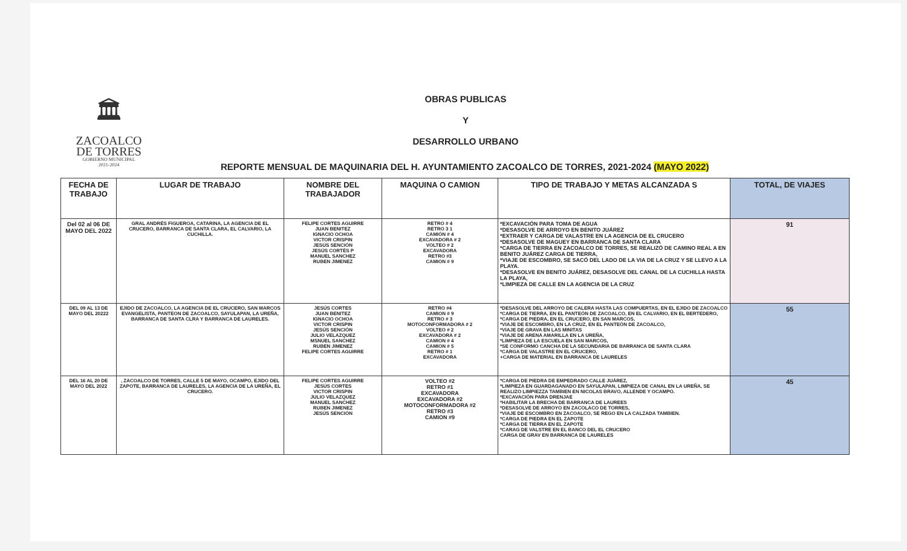🏛
ZACOALCO
DE TORRES
GOBIERNO MUNICIPAL
2021-2024
OBRAS PUBLICAS
Y
DESARROLLO URBANO
REPORTE MENSUAL DE MAQUINARIA DEL H. AYUNTAMIENTO ZACOALCO DE TORRES, 2021-2024 (MAYO 2022)
| FECHA DE TRABAJO | LUGAR DE TRABAJO | NOMBRE DEL TRABAJADOR | MAQUINA O CAMION | TIPO DE TRABAJO Y METAS ALCANZADA S | TOTAL, DE VIAJES |
| --- | --- | --- | --- | --- | --- |
| Del 02 al 06 DE MAYO DEL 2022 | GRAL ANDRÉS FIGUEROA, CATARINA, LA AGENCIA DE EL CRUCERO, BARRANCA DE SANTA CLARA, EL CALVARIO, LA CUCHILLA. | FELIPE CORTES AGUIRRE JUAN BENITEZ IGNACIO OCHOA VICTOR CRISPIN JESÚS SENCIÓN JESÚS CORTÉS P MANUEL SANCHEZ RUBEN JIMENEZ | RETRO # 4 RETRO 3 1 CAMIÓN # 4 EXCAVADORA # 2 VOLTEO # 2 EXCAVADORA RETRO #3 CAMION # 9 | *EXCAVACIÓN PARA TOMA DE AGUA *DESASOLVE DE ARROYO EN BENITO JUÁREZ *EXTRAER Y CARGA DE VALASTRE EN LA AGENCIA DE EL CRUCERO *DESASOLVE DE MAGUEY EN BARRANCA DE SANTA CLARA *CARGA DE TIERRA EN ZACOALCO DE TORRES, SE REALIZÓ DE CAMINO REAL A EN BENITO JUÁREZ CARGA DE TIERRA, *VIAJE DE ESCOMBRO, SE SACÓ DEL LADO DE LA VIA DE LA CRUZ Y SE LLEVO A LA PLAYA. *DESASOLVE EN BENITO JUÁREZ, DESASOLVE DEL CANAL DE LA CUCHILLA HASTA LA PLAYA, *LIMPIEZA DE CALLE EN LA AGENCIA DE LA CRUZ | 91 |
| DEL 09 AL 13 DE MAYO DEL 20222 | EJIDO DE ZACOALCO, LA AGENCIA DE EL CRUCERO, SAN MARCOS EVANGELISTA, PANTEON DE ZACOALCO, SAYULAPAN, LA UREÑA, BARRANCA DE SANTA CLRA Y BARRANCA DE LAURELES. | JESÚS CORTES JUAN BENITEZ IGNACIO OCHOA VICTOR CRISPIN JESÚS SENCIÓN JULIO VELAZQUEZ MSNUEL SANCHEZ RUBEN JIMENEZ FELIPE CORTES AGUIRRE | RETRO #4 CAMION # 9 RETRO # 3 MOTOCONFORMADORA # 2 VOLTEO # 2 EXCAVADORA # 2 CAMION # 4 CAMION # 5 RETRO # 1 EXCAVADORA | *DESASOLVE DEL ARROYO DE CALERA HASTA LAS COMPUERTAS, EN EL EJIDO DE ZACOALCO *CARGA DE TIERRA, EN EL PANTEÓN DE ZACOALCO, EN EL CALVARIO, EN EL BERTEDERO, *CARGA DE PIEDRA, EN EL CRUCERO, EN SAN MARCOS, *VIAJE DE ESCOMBRO, EN LA CRUZ, EN EL PANTEÓN DE ZACOALCO, *VIAJE DE GRAVA EN LAS MINITAS *VIAJE DE ARENA AMARILLA EN LA UREÑA, *LIMPIEZA DE LA ESCUELA EN SAN MARCOS, *SE CONFORMO CANCHA DE LA SECUNDARIA DE BARRANCA DE SANTA CLARA *CARGA DE VALASTRE EN EL CRUCERO, +CARGA DE MATERIAL EN BARRANCA DE LAURELES | 55 |
| DEL 16 AL 20 DE MAYO DEL 2022 | , ZACOALCO DE TORRES, CALLE 5 DE MAYO, OCAMPO, EJIDO DEL ZAPOTE, BARRANCA DE LAURELES, LA AGENCIA DE LA UREÑA, EL CRUCERO. | FELIPE CORTES AGUIRRE JESÚS CORTES VICTOR CRISPIN JULIO VELAZQUEZ MANUEL SANCHEZ RUBEN JIMENEZ JESÚS SENCIÓN | VOLTEO #2 RETRO #1 EXCAVADORA EXCAVADORA #2 MOTOCONFORMADORA #2 RETRO #3 CAMION #9 | *CARGA DE PIEDRA DE EMPEDRADO CALLE JUÁREZ, *LIMPIEZA EN GUARDAGANADO EN SAYULAPAN, LIMPIEZA DE CANAL EN LA UREÑA, SE REALIZO LIMPIEZZA TAMBIEN EN NICOLAS BRAVO, ALLENDE Y OCAMPO. *EXCAVACIÓN PARA DRENJAE *HABILITAR LA BRECHA DE BARRANCA DE LAUREES *DESASOLVE DE ARROYO EN ZACOLACO DE TORRES, *VIAJE DE ESCOMBRO EN ZACOALCO, SE REGO EN LA CALZADA TAMBIEN. *CARGA DE PIEDRA EN EL ZAPOTE *CARGA DE TIERRA EN EL ZAPOTE *CARAG DE VALSTRE EN EL BANCO DEL EL CRUCERO CARGA DE GRAV EN BARRANCA DE LAURELES | 45 |